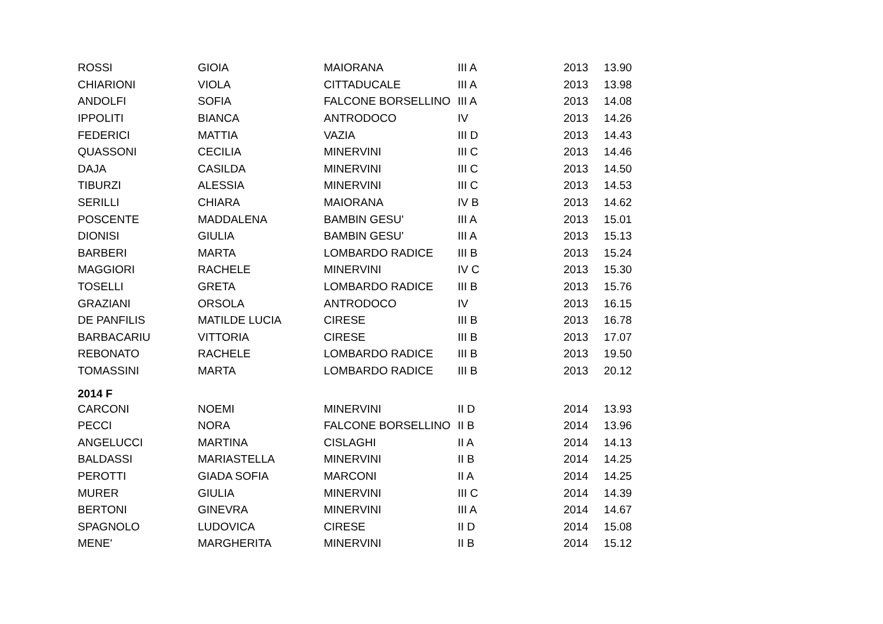| ROSSI | GIOIA | MAIORANA | III A | 2013 | 13.90 |
| CHIARIONI | VIOLA | CITTADUCALE | III A | 2013 | 13.98 |
| ANDOLFI | SOFIA | FALCONE BORSELLINO | III A | 2013 | 14.08 |
| IPPOLITI | BIANCA | ANTRODOCO | IV | 2013 | 14.26 |
| FEDERICI | MATTIA | VAZIA | III D | 2013 | 14.43 |
| QUASSONI | CECILIA | MINERVINI | III C | 2013 | 14.46 |
| DAJA | CASILDA | MINERVINI | III C | 2013 | 14.50 |
| TIBURZI | ALESSIA | MINERVINI | III C | 2013 | 14.53 |
| SERILLI | CHIARA | MAIORANA | IV B | 2013 | 14.62 |
| POSCENTE | MADDALENA | BAMBIN GESU' | III A | 2013 | 15.01 |
| DIONISI | GIULIA | BAMBIN GESU' | III A | 2013 | 15.13 |
| BARBERI | MARTA | LOMBARDO RADICE | III B | 2013 | 15.24 |
| MAGGIORI | RACHELE | MINERVINI | IV C | 2013 | 15.30 |
| TOSELLI | GRETA | LOMBARDO RADICE | III B | 2013 | 15.76 |
| GRAZIANI | ORSOLA | ANTRODOCO | IV | 2013 | 16.15 |
| DE PANFILIS | MATILDE LUCIA | CIRESE | III B | 2013 | 16.78 |
| BARBACARIU | VITTORIA | CIRESE | III B | 2013 | 17.07 |
| REBONATO | RACHELE | LOMBARDO RADICE | III B | 2013 | 19.50 |
| TOMASSINI | MARTA | LOMBARDO RADICE | III B | 2013 | 20.12 |
| 2014 F | | | | | |
| CARCONI | NOEMI | MINERVINI | II D | 2014 | 13.93 |
| PECCI | NORA | FALCONE BORSELLINO | II B | 2014 | 13.96 |
| ANGELUCCI | MARTINA | CISLAGHI | II A | 2014 | 14.13 |
| BALDASSI | MARIASTELLA | MINERVINI | II B | 2014 | 14.25 |
| PEROTTI | GIADA SOFIA | MARCONI | II A | 2014 | 14.25 |
| MURER | GIULIA | MINERVINI | III C | 2014 | 14.39 |
| BERTONI | GINEVRA | MINERVINI | III A | 2014 | 14.67 |
| SPAGNOLO | LUDOVICA | CIRESE | II D | 2014 | 15.08 |
| MENE' | MARGHERITA | MINERVINI | II B | 2014 | 15.12 |